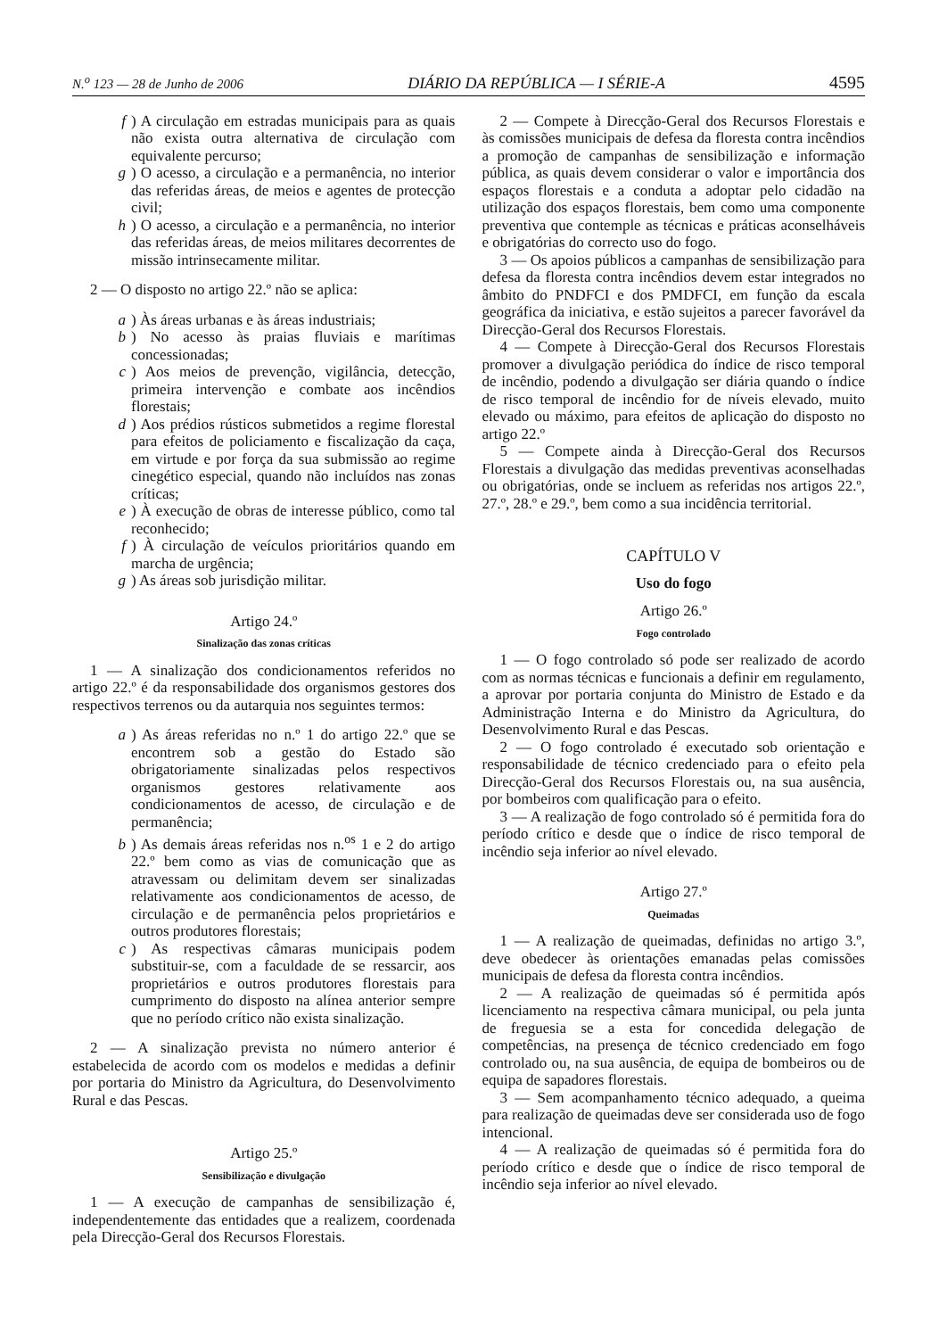N.<sup>o</sup> 123 — 28 de Junho de 2006 DIÁRIO DA REPÚBLICA — I SÉRIE-A 4595
f) A circulação em estradas municipais para as quais não exista outra alternativa de circulação com equivalente percurso;
g) O acesso, a circulação e a permanência, no interior das referidas áreas, de meios e agentes de protecção civil;
h) O acesso, a circulação e a permanência, no interior das referidas áreas, de meios militares decorrentes de missão intrinsecamente militar.
2 — O disposto no artigo 22.º não se aplica:
a) Às áreas urbanas e às áreas industriais;
b) No acesso às praias fluviais e marítimas concessionadas;
c) Aos meios de prevenção, vigilância, detecção, primeira intervenção e combate aos incêndios florestais;
d) Aos prédios rústicos submetidos a regime florestal para efeitos de policiamento e fiscalização da caça, em virtude e por força da sua submissão ao regime cinegético especial, quando não incluídos nas zonas críticas;
e) À execução de obras de interesse público, como tal reconhecido;
f) À circulação de veículos prioritários quando em marcha de urgência;
g) As áreas sob jurisdição militar.
Artigo 24.º
Sinalização das zonas críticas
1 — A sinalização dos condicionamentos referidos no artigo 22.º é da responsabilidade dos organismos gestores dos respectivos terrenos ou da autarquia nos seguintes termos:
a) As áreas referidas no n.º 1 do artigo 22.º que se encontrem sob a gestão do Estado são obrigatoriamente sinalizadas pelos respectivos organismos gestores relativamente aos condicionamentos de acesso, de circulação e de permanência;
b) As demais áreas referidas nos n.<sup>os</sup> 1 e 2 do artigo 22.º bem como as vias de comunicação que as atravessam ou delimitam devem ser sinalizadas relativamente aos condicionamentos de acesso, de circulação e de permanência pelos proprietários e outros produtores florestais;
c) As respectivas câmaras municipais podem substituir-se, com a faculdade de se ressarcir, aos proprietários e outros produtores florestais para cumprimento do disposto na alínea anterior sempre que no período crítico não exista sinalização.
2 — A sinalização prevista no número anterior é estabelecida de acordo com os modelos e medidas a definir por portaria do Ministro da Agricultura, do Desenvolvimento Rural e das Pescas.
Artigo 25.º
Sensibilização e divulgação
1 — A execução de campanhas de sensibilização é, independentemente das entidades que a realizem, coordenada pela Direcção-Geral dos Recursos Florestais.
2 — Compete à Direcção-Geral dos Recursos Florestais e às comissões municipais de defesa da floresta contra incêndios a promoção de campanhas de sensibilização e informação pública, as quais devem considerar o valor e importância dos espaços florestais e a conduta a adoptar pelo cidadão na utilização dos espaços florestais, bem como uma componente preventiva que contemple as técnicas e práticas aconselháveis e obrigatórias do correcto uso do fogo.
3 — Os apoios públicos a campanhas de sensibilização para defesa da floresta contra incêndios devem estar integrados no âmbito do PNDFCI e dos PMDFCI, em função da escala geográfica da iniciativa, e estão sujeitos a parecer favorável da Direcção-Geral dos Recursos Florestais.
4 — Compete à Direcção-Geral dos Recursos Florestais promover a divulgação periódica do índice de risco temporal de incêndio, podendo a divulgação ser diária quando o índice de risco temporal de incêndio for de níveis elevado, muito elevado ou máximo, para efeitos de aplicação do disposto no artigo 22.º
5 — Compete ainda à Direcção-Geral dos Recursos Florestais a divulgação das medidas preventivas aconselhadas ou obrigatórias, onde se incluem as referidas nos artigos 22.º, 27.º, 28.º e 29.º, bem como a sua incidência territorial.
CAPÍTULO V
Uso do fogo
Artigo 26.º
Fogo controlado
1 — O fogo controlado só pode ser realizado de acordo com as normas técnicas e funcionais a definir em regulamento, a aprovar por portaria conjunta do Ministro de Estado e da Administração Interna e do Ministro da Agricultura, do Desenvolvimento Rural e das Pescas.
2 — O fogo controlado é executado sob orientação e responsabilidade de técnico credenciado para o efeito pela Direcção-Geral dos Recursos Florestais ou, na sua ausência, por bombeiros com qualificação para o efeito.
3 — A realização de fogo controlado só é permitida fora do período crítico e desde que o índice de risco temporal de incêndio seja inferior ao nível elevado.
Artigo 27.º
Queimadas
1 — A realização de queimadas, definidas no artigo 3.º, deve obedecer às orientações emanadas pelas comissões municipais de defesa da floresta contra incêndios.
2 — A realização de queimadas só é permitida após licenciamento na respectiva câmara municipal, ou pela junta de freguesia se a esta for concedida delegação de competências, na presença de técnico credenciado em fogo controlado ou, na sua ausência, de equipa de bombeiros ou de equipa de sapadores florestais.
3 — Sem acompanhamento técnico adequado, a queima para realização de queimadas deve ser considerada uso de fogo intencional.
4 — A realização de queimadas só é permitida fora do período crítico e desde que o índice de risco temporal de incêndio seja inferior ao nível elevado.